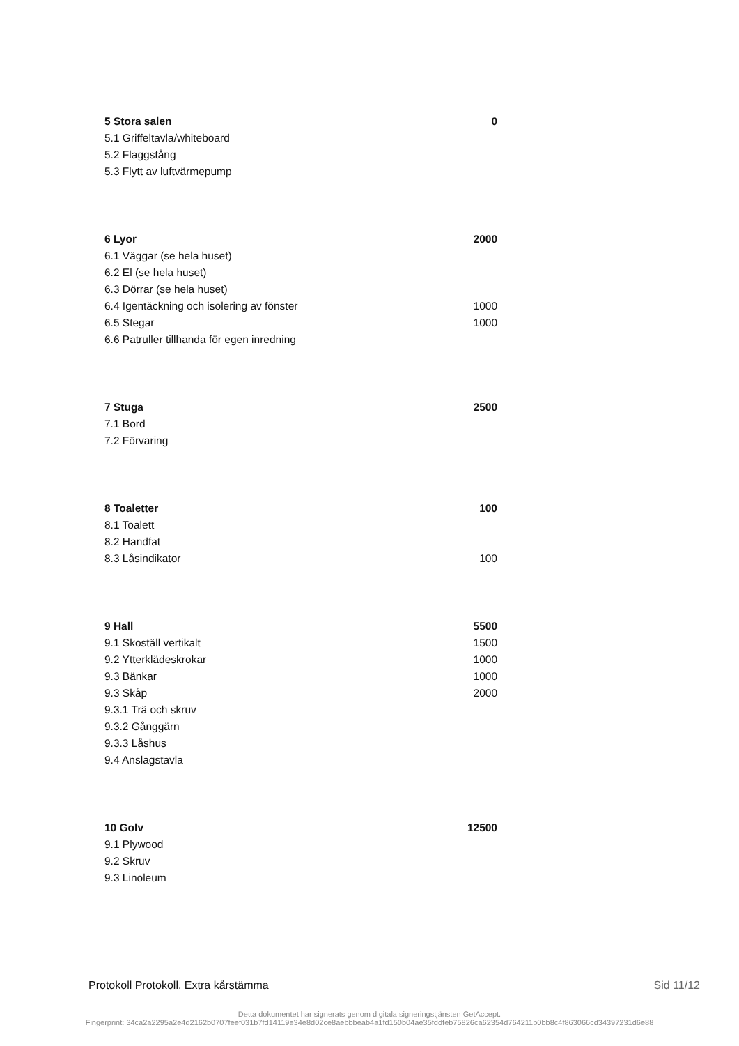| 5 Stora salen | 0 |
| --- | --- |
| 5.1 Griffeltavla/whiteboard | |
| 5.2 Flaggstång | |
| 5.3 Flytt av luftvärmepump | |
| 6 Lyor | 2000 |
| 6.1 Väggar (se hela huset) | |
| 6.2 El (se hela huset) | |
| 6.3 Dörrar (se hela huset) | |
| 6.4 Igentäckning och isolering av fönster | 1000 |
| 6.5 Stegar | 1000 |
| 6.6 Patruller tillhanda för egen inredning | |
| 7 Stuga | 2500 |
| 7.1 Bord | |
| 7.2 Förvaring | |
| 8 Toaletter | 100 |
| 8.1 Toalett | |
| 8.2 Handfat | |
| 8.3 Låsindikator | 100 |
| 9 Hall | 5500 |
| 9.1 Skoställ vertikalt | 1500 |
| 9.2 Ytterklädeskrokar | 1000 |
| 9.3 Bänkar | 1000 |
| 9.3 Skåp | 2000 |
| 9.3.1 Trä och skruv | |
| 9.3.2 Gånggärn | |
| 9.3.3 Låshus | |
| 9.4 Anslagstavla | |
| 10 Golv | 12500 |
| 9.1 Plywood | |
| 9.2 Skruv | |
| 9.3 Linoleum | |
Protokoll Protokoll, Extra kårstämma Sid 11/12
Detta dokumentet har signerats genom digitala signeringstjänsten GetAccept.
Fingerprint: 34ca2a2295a2e4d2162b0707feef031b7fd14119e34e8d02ce8aebbbeab4a1fd150b04ae35fddfeb75826ca62354d764211b0bb8c4f863066cd34397231d6e88